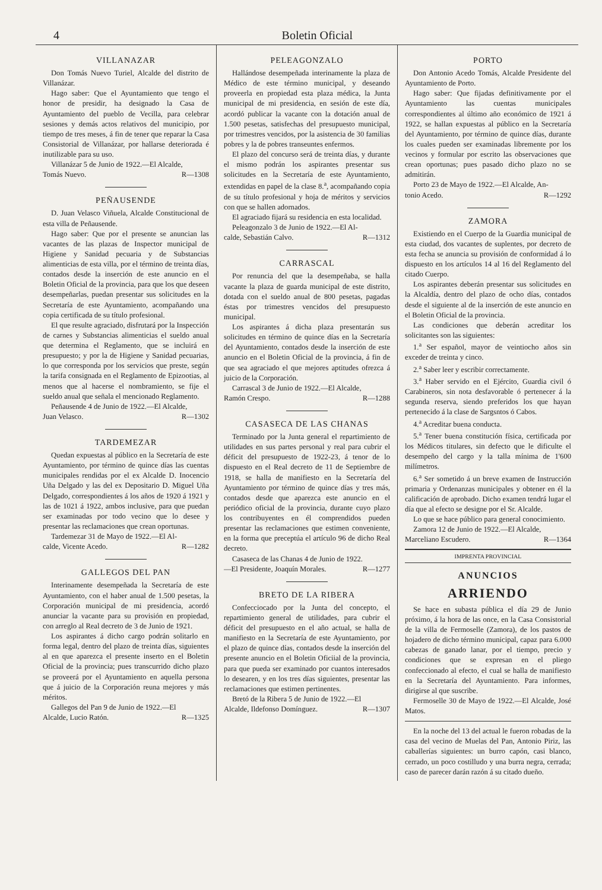4 Boletin Oficial
VILLANAZAR
Don Tomás Nuevo Turiel, Alcalde del distrito de Villanázar.
Hago saber: Que el Ayuntamiento que tengo el honor de presidir, ha designado la Casa de Ayuntamiento del pueblo de Vecilla, para celebrar sesiones y demás actos relativos del municipio, por tiempo de tres meses, á fin de tener que reparar la Casa Consistorial de Villanázar, por hallarse deteriorada é inutilizable para su uso.
Villanázar 5 de Junio de 1922.—El Alcalde,
Tomás Nuevo. R—1308
PEÑAUSENDE
D. Juan Velasco Viñuela, Alcalde Constitucional de esta villa de Peñausende.
Hago saber: Que por el presente se anuncian las vacantes de las plazas de Inspector municipal de Higiene y Sanidad pecuaria y de Substancias alimenticias de esta villa, por el término de treinta días, contados desde la inserción de este anuncio en el Boletin Oficial de la provincia, para que los que deseen desempeñarlas, puedan presentar sus solicitudes en la Secretaría de este Ayuntamiento, acompañando una copia certificada de su título profesional.
El que resulte agraciado, disfrutará por la Inspección de carnes y Substancias alimenticias el sueldo anual que determina el Reglamento, que se incluirá en presupuesto; y por la de Higiene y Sanidad pecuarias, lo que corresponda por los servicios que preste, según la tarifa consignada en el Reglamento de Epizootias, al menos que al hacerse el nombramiento, se fije el sueldo anual que señala el mencionado Reglamento.
Peñausende 4 de Junio de 1922.—El Alcalde,
Juan Velasco. R—1302
TARDEMEZAR
Quedan expuestas al público en la Secretaría de este Ayuntamiento, por término de quince días las cuentas municipales rendidas por el ex Alcalde D. Inocencio Uña Delgado y las del ex Depositario D. Miguel Uña Delgado, correspondientes á los años de 1920 á 1921 y las de 1021 á 1922, ambos inclusive, para que puedan ser examinadas por todo vecino que lo desee y presentar las reclamaciones que crean oportunas.
Tardemezar 31 de Mayo de 1922.—El Al-
calde, Vicente Acedo. R—1282
GALLEGOS DEL PAN
Interinamente desempeñada la Secretaría de este Ayuntamiento, con el haber anual de 1.500 pesetas, la Corporación municipal de mi presidencia, acordó anunciar la vacante para su provisión en propiedad, con arreglo al Real decreto de 3 de Junio de 1921.
Los aspirantes á dicho cargo podrán solitarlo en forma legal, dentro del plazo de treinta días, siguientes al en que aparezca el presente inserto en el Boletin Oficial de la provincia; pues transcurrido dicho plazo se proveerá por el Ayuntamiento en aquella persona que á juicio de la Corporación reuna mejores y más méritos.
Gallegos del Pan 9 de Junio de 1922.—El
Alcalde, Lucio Ratón. R—1325
PELEAGONZALO
Hallándose desempeñada interinamente la plaza de Médico de este término municipal, y deseando proveerla en propiedad esta plaza médica, la Junta municipal de mi presidencia, en sesión de este día, acordó publicar la vacante con la dotación anual de 1.500 pesetas, satisfechas del presupuesto municipal, por trimestres vencidos, por la asistencia de 30 familias pobres y la de pobres transeuntes enfermos.
El plazo del concurso será de treinta días, y durante el mismo podrán los aspirantes presentar sus solicitudes en la Secretaría de este Ayuntamiento, extendidas en papel de la clase 8.<sup>a</sup>, acompañando copia de su título profesional y hoja de méritos y servicios con que se hallen adornados.
El agraciado fijará su residencia en esta localidad.
Peleagonzalo 3 de Junio de 1922.—El Al-
calde, Sebastián Calvo. R—1312
CARRASCAL
Por renuncia del que la desempeñaba, se halla vacante la plaza de guarda municipal de este distrito, dotada con el sueldo anual de 800 pesetas, pagadas éstas por trimestres vencidos del presupuesto municipal.
Los aspirantes á dicha plaza presentarán sus solicitudes en término de quince días en la Secretaría del Ayuntamiento, contados desde la inserción de este anuncio en el Boletin Oficial de la provincia, á fin de que sea agraciado el que mejores aptitudes ofrezca á juicio de la Corporación.
Carrascal 3 de Junio de 1922.—El Alcalde,
Ramón Crespo. R—1288
CASASECA DE LAS CHANAS
Terminado por la Junta general el repartimiento de utilidades en sus partes personal y real para cubrir el déficit del presupuesto de 1922-23, á tenor de lo dispuesto en el Real decreto de 11 de Septiembre de 1918, se halla de manifiesto en la Secretaría del Ayuntamiento por término de quince días y tres más, contados desde que aparezca este anuncio en el periódico oficial de la provincia, durante cuyo plazo los contribuyentes en él comprendidos pueden presentar las reclamaciones que estimen conveniente, en la forma que preceptúa el artículo 96 de dicho Real decreto.
Casaseca de las Chanas 4 de Junio de 1922.
—El Presidente, Joaquín Morales. R—1277
BRETO DE LA RIBERA
Confecciocado por la Junta del concepto, el repartimiento general de utilidades, para cubrir el déficit del presupuesto en el año actual, se halla de manifiesto en la Secretaría de este Ayuntamiento, por el plazo de quince días, contados desde la inserción del presente anuncio en el Boletin Oficiial de la provincia, para que pueda ser examinado por cuantos interesados lo desearen, y en los tres días siguientes, presentar las reclamaciones que estimen pertinentes.
Bretó de la Ribera 5 de Junio de 1922.—El
Alcalde, Ildefonso Domínguez. R—1307
PORTO
Don Antonio Acedo Tomás, Alcalde Presidente del Ayuntamiento de Porto.
Hago saber: Que fijadas definitivamente por el Ayuntamiento las cuentas municipales correspondientes al último año económico de 1921 á 1922, se hallan expuestas al público en la Secretaría del Ayuntamiento, por término de quince días, durante los cuales pueden ser examinadas libremente por los vecinos y formular por escrito las observaciones que crean oportunas; pues pasado dicho plazo no se admitirán.
Porto 23 de Mayo de 1922.—El Alcalde, An-
tonio Acedo. R—1292
ZAMORA
Existiendo en el Cuerpo de la Guardia municipal de esta ciudad, dos vacantes de suplentes, por decreto de esta fecha se anuncia su provisión de conformidad á lo dispuesto en los artículos 14 al 16 del Reglamento del citado Cuerpo.
Los aspirantes deberán presentar sus solicitudes en la Alcaldía, dentro del plazo de ocho días, contados desde el siguiente al de la inserción de este anuncio en el Boletin Oficial de la provincia.
Las condiciones que deberán acreditar los solicitantes son las siguientes:
1.<sup>a</sup> Ser español, mayor de veintiocho años sin exceder de treinta y cinco.
2.<sup>a</sup> Saber leer y escribir correctamente.
3.<sup>a</sup> Haber servido en el Ejército, Guardia civil ó Carabineros, sin nota desfavorable ó pertenecer á la segunda reserva, siendo preferidos los que hayan pertenecido á la clase de Sargsntos ó Cabos.
4.<sup>a</sup> Acreditar buena conducta.
5.<sup>a</sup> Tener buena constitución física, certificada por los Médicos titulares, sin defecto que le dificulte el desempeño del cargo y la talla mínima de 1'600 milímetros.
6.<sup>a</sup> Ser sometido á un breve examen de Instrucción primaria y Ordenanzas municipales y obtener en él la calificación de aprobado. Dicho examen tendrá lugar el día que al efecto se designe por el Sr. Alcalde.
Lo que se hace público para general conocimiento.
Zamora 12 de Junio de 1922.—El Alcalde,
Marceliano Escudero. R—1364
IMPRENTA PROVINCIAL
ANUNCIOS
ARRIENDO
Se hace en subasta pública el día 29 de Junio próximo, á la hora de las once, en la Casa Consistorial de la villa de Fermoselle (Zamora), de los pastos de hojadero de dicho término municipal, capaz para 6.000 cabezas de ganado lanar, por el tiempo, precio y condiciones que se expresan en el pliego confeccionado al efecto, el cual se halla de manifiesto en la Secretaría del Ayuntamiento. Para informes, dirigirse al que suscribe.
Fermoselle 30 de Mayo de 1922.—El Alcalde, José Matos.
En la noche del 13 del actual le fueron robadas de la casa del vecino de Muelas del Pan, Antonio Piriz, las caballerías siguientes: un burro capón, casi blanco, cerrado, un poco costilludo y una burra negra, cerrada; caso de parecer darán razón á su citado dueño.